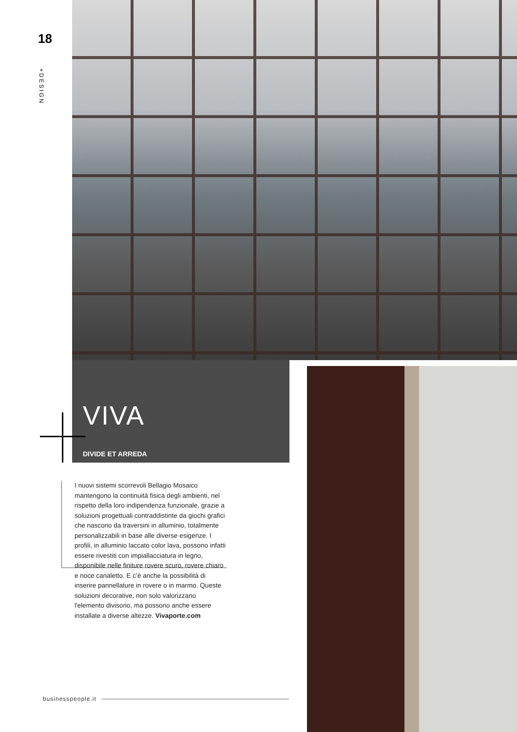18
+DESIGN
VIVA
DIVIDE ET ARREDA
I nuovi sistemi scorrevoli Bellagio Mosaico mantengono la continuità fisica degli ambienti, nel rispetto della loro indipendenza funzionale, grazie a soluzioni progettuali contraddistinte da giochi grafici che nascono da traversini in alluminio, totalmente personalizzabili in base alle diverse esigenze. I profili, in alluminio laccato color lava, possono infatti essere rivestiti con impiallacciatura in legno, disponibile nelle finiture rovere scuro, rovere chiaro e noce canaletto. E c’è anche la possibilità di inserire pannellature in rovere o in marmo. Queste soluzioni decorative, non solo valorizzano l'elemento divisorio, ma possono anche essere installate a diverse altezze. Vivaporte.com
businesspeople.it